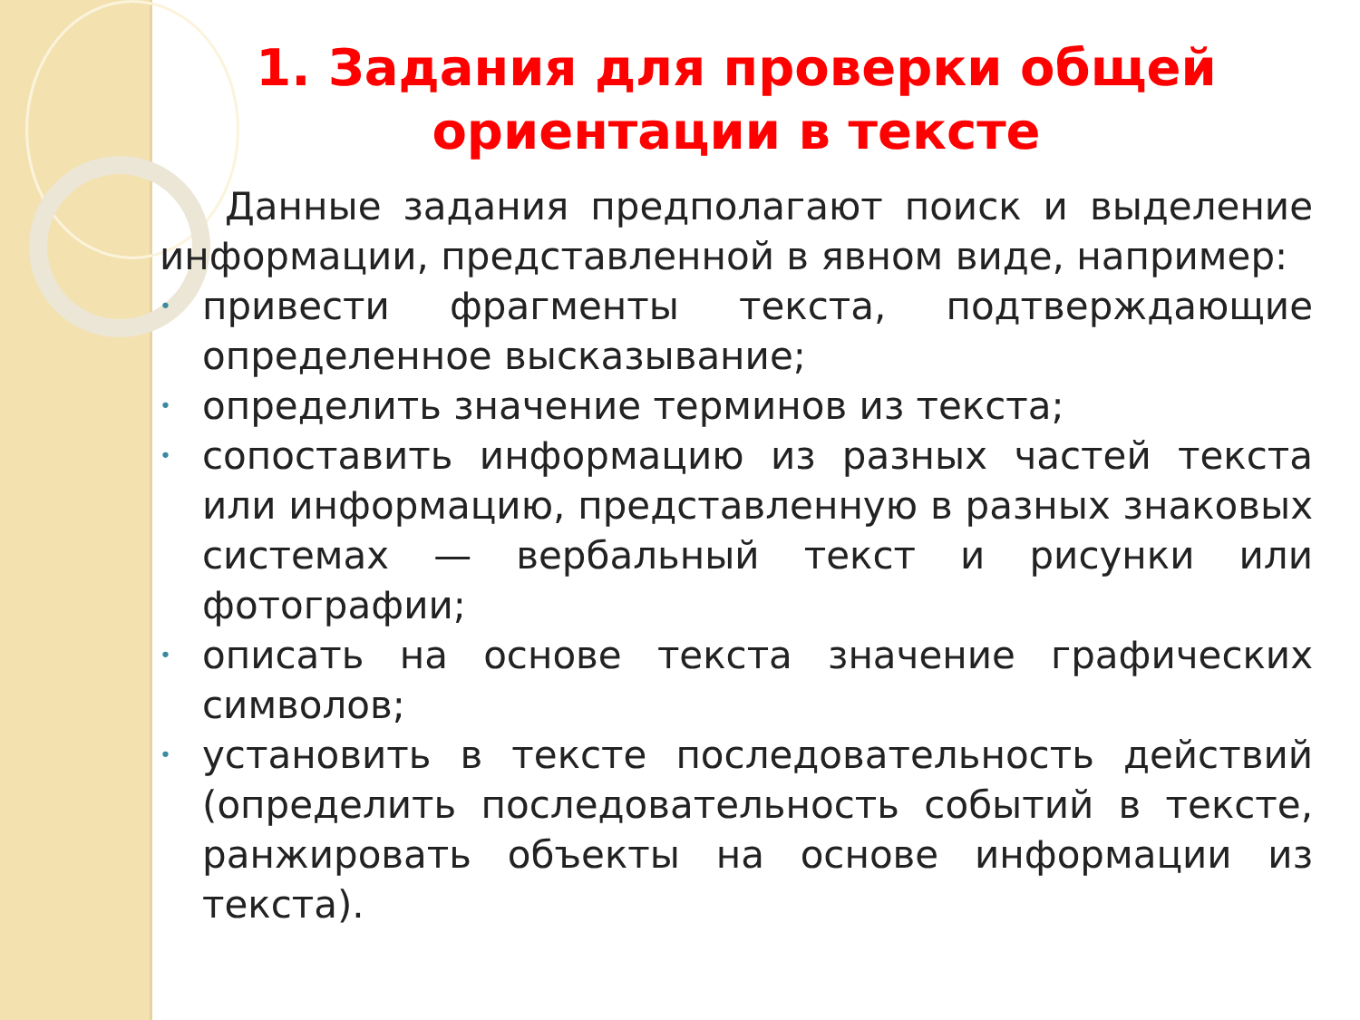1. Задания для проверки общей ориентации в тексте
Данные задания предполагают поиск и выделение информации, представленной в явном виде, например:
• привести фрагменты текста, подтверждающие определенное высказывание;
• определить значение терминов из текста;
• сопоставить информацию из разных частей текста или информацию, представленную в разных знаковых системах — вербальный текст и рисунки или фотографии;
• описать на основе текста значение графических символов;
• установить в тексте последовательность действий (определить последовательность событий в тексте, ранжировать объекты на основе информации из текста).